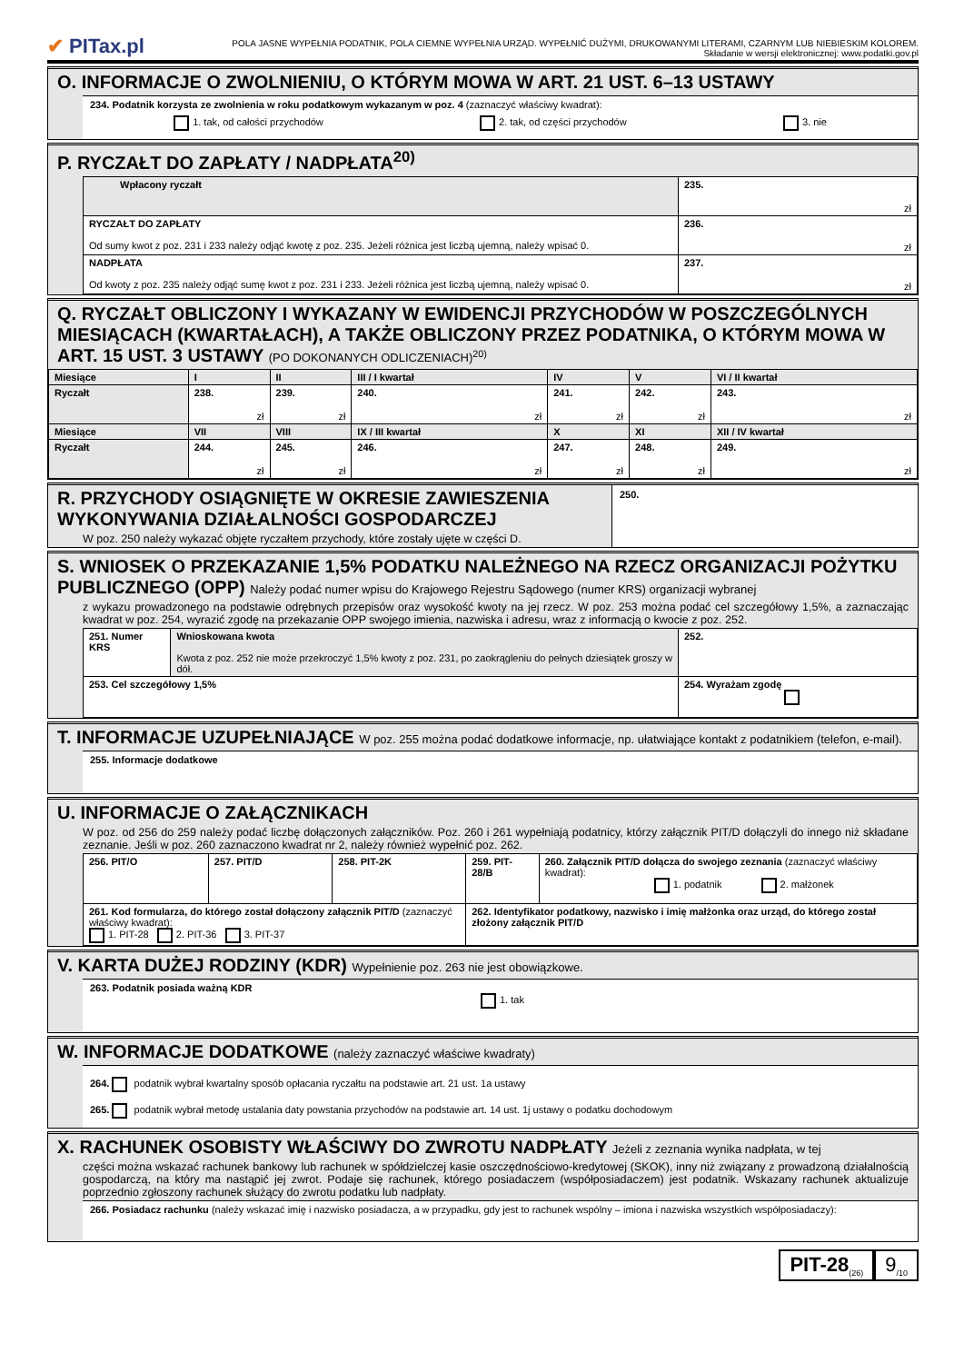✔ PITax.pl
POLA JASNE WYPEŁNIA PODATNIK, POLA CIEMNE WYPEŁNIA URZĄD. WYPEŁNIĆ DUŻYMI, DRUKOWANYMI LITERAMI, CZARNYM LUB NIEBIESKIM KOLOREM.
Składanie w wersji elektronicznej: www.podatki.gov.pl
O. INFORMACJE O ZWOLNIENIU, O KTÓRYM MOWA W ART. 21 UST. 6–13 USTAWY
234. Podatnik korzysta ze zwolnienia w roku podatkowym wykazanym w poz. 4 (zaznaczyć właściwy kwadrat):
1. tak, od całości przychodów 2. tak, od części przychodów 3. nie
P. RYCZAŁT DO ZAPŁATY / NADPŁATA<sup>20)</sup>
| Wpłacony ryczałt | 235. zł |
| RYCZAŁT DO ZAPŁATY Od sumy kwot z poz. 231 i 233 należy odjąć kwotę z poz. 235. Jeżeli różnica jest liczbą ujemną, należy wpisać 0. | 236. zł |
| NADPŁATA Od kwoty z poz. 235 należy odjąć sumę kwot z poz. 231 i 233. Jeżeli różnica jest liczbą ujemną, należy wpisać 0. | 237. zł |
Q. RYCZAŁT OBLICZONY I WYKAZANY W EWIDENCJI PRZYCHODÓW W POSZCZEGÓLNYCH MIESIĄCACH (KWARTAŁACH), A TAKŻE OBLICZONY PRZEZ PODATNIKA, O KTÓRYM MOWA W ART. 15 UST. 3 USTAWY (PO DOKONANYCH ODLICZENIACH)<sup>20)</sup>
| Miesiące | I | II | III / I kwartał | IV | V | VI / II kwartał |
| --- | --- | --- | --- | --- | --- | --- |
| Ryczałt | 238. zł | 239. zł | 240. zł | 241. zł | 242. zł | 243. zł |
| Miesiące | VII | VIII | IX / III kwartał | X | XI | XII / IV kwartał |
| Ryczałt | 244. zł | 245. zł | 246. zł | 247. zł | 248. zł | 249. zł |
R. PRZYCHODY OSIĄGNIĘTE W OKRESIE ZAWIESZENIA WYKONYWANIA DZIAŁALNOŚCI GOSPODARCZEJ
W poz. 250 należy wykazać objęte ryczałtem przychody, które zostały ujęte w części D.
250.
S. WNIOSEK O PRZEKAZANIE 1,5% PODATKU NALEŻNEGO NA RZECZ ORGANIZACJI POŻYTKU PUBLICZNEGO (OPP) Należy podać numer wpisu do Krajowego Rejestru Sądowego (numer KRS) organizacji wybranej
z wykazu prowadzonego na podstawie odrębnych przepisów oraz wysokość kwoty na jej rzecz. W poz. 253 można podać cel szczegółowy 1,5%, a zaznaczając kwadrat w poz. 254, wyrazić zgodę na przekazanie OPP swojego imienia, nazwiska i adresu, wraz z informacją o kwocie z poz. 252.
| 251. Numer KRS | Wnioskowana kwota Kwota z poz. 252 nie może przekroczyć 1,5% kwoty z poz. 231, po zaokrągleniu do pełnych dziesiątek groszy w dół. | 252. |
| 253. Cel szczegółowy 1,5% | | 254. Wyrażam zgodę |
T. INFORMACJE UZUPEŁNIAJĄCE W poz. 255 można podać dodatkowe informacje, np. ułatwiające kontakt z podatnikiem (telefon, e-mail).
255. Informacje dodatkowe
U. INFORMACJE O ZAŁĄCZNIKACH
W poz. od 256 do 259 należy podać liczbę dołączonych załączników. Poz. 260 i 261 wypełniają podatnicy, którzy załącznik PIT/D dołączyli do innego niż składane zeznanie. Jeśli w poz. 260 zaznaczono kwadrat nr 2, należy również wypełnić poz. 262.
| 256. PIT/O | 257. PIT/D | 258. PIT-2K | 259. PIT-28/B | 260. Załącznik PIT/D dołącza do swojego zeznania (zaznaczyć właściwy kwadrat): 1. podatnik 2. małżonek |
| 261. Kod formularza, do którego został dołączony załącznik PIT/D (zaznaczyć właściwy kwadrat): 1. PIT-28 2. PIT-36 3. PIT-37 | | | 262. Identyfikator podatkowy, nazwisko i imię małżonka oraz urząd, do którego został złożony załącznik PIT/D | |
V. KARTA DUŻEJ RODZINY (KDR) Wypełnienie poz. 263 nie jest obowiązkowe.
263. Podatnik posiada ważną KDR
1. tak
W. INFORMACJE DODATKOWE (należy zaznaczyć właściwe kwadraty)
264. podatnik wybrał kwartalny sposób opłacania ryczałtu na podstawie art. 21 ust. 1a ustawy
265. podatnik wybrał metodę ustalania daty powstania przychodów na podstawie art. 14 ust. 1j ustawy o podatku dochodowym
X. RACHUNEK OSOBISTY WŁAŚCIWY DO ZWROTU NADPŁATY Jeżeli z zeznania wynika nadpłata, w tej
części można wskazać rachunek bankowy lub rachunek w spółdzielczej kasie oszczędnościowo-kredytowej (SKOK), inny niż związany z prowadzoną działalnością gospodarczą, na który ma nastąpić jej zwrot. Podaje się rachunek, którego posiadaczem (współposiadaczem) jest podatnik. Wskazany rachunek aktualizuje poprzednio zgłoszony rachunek służący do zwrotu podatku lub nadpłaty.
266. Posiadacz rachunku (należy wskazać imię i nazwisko posiadacza, a w przypadku, gdy jest to rachunek wspólny – imiona i nazwiska wszystkich współposiadaczy):
PIT-28<sub>(26)</sub>
9<sub>/10</sub>